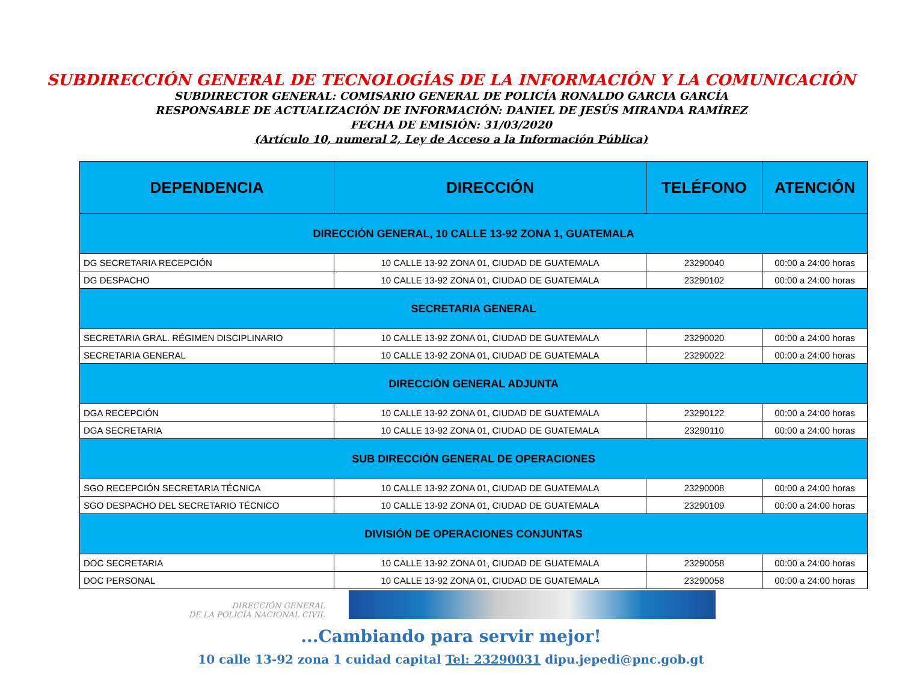SUBDIRECCIÓN GENERAL DE TECNOLOGÍAS DE LA INFORMACIÓN Y LA COMUNICACIÓN
SUBDIRECTOR GENERAL: COMISARIO GENERAL DE POLICÍA RONALDO GARCIA GARCÍA
RESPONSABLE DE ACTUALIZACIÓN DE INFORMACIÓN: DANIEL DE JESÚS MIRANDA RAMÍREZ
FECHA DE EMISIÓN: 31/03/2020
(Artículo 10, numeral 2, Ley de Acceso a la Información Pública)
| DEPENDENCIA | DIRECCIÓN | TELÉFONO | ATENCIÓN |
| --- | --- | --- | --- |
| DIRECCIÓN GENERAL, 10 CALLE 13-92 ZONA 1, GUATEMALA | | | |
| DG SECRETARIA RECEPCIÓN | 10 CALLE 13-92 ZONA 01, CIUDAD DE GUATEMALA | 23290040 | 00:00 a 24:00 horas |
| DG DESPACHO | 10 CALLE 13-92 ZONA 01, CIUDAD DE GUATEMALA | 23290102 | 00:00 a 24:00 horas |
| SECRETARIA GENERAL | | | |
| SECRETARIA GRAL. RÉGIMEN DISCIPLINARIO | 10 CALLE 13-92 ZONA 01, CIUDAD DE GUATEMALA | 23290020 | 00:00 a 24:00 horas |
| SECRETARIA GENERAL | 10 CALLE 13-92 ZONA 01, CIUDAD DE GUATEMALA | 23290022 | 00:00 a 24:00 horas |
| DIRECCIÓN GENERAL ADJUNTA | | | |
| DGA RECEPCIÓN | 10 CALLE 13-92 ZONA 01, CIUDAD DE GUATEMALA | 23290122 | 00:00 a 24:00 horas |
| DGA SECRETARIA | 10 CALLE 13-92 ZONA 01, CIUDAD DE GUATEMALA | 23290110 | 00:00 a 24:00 horas |
| SUB DIRECCIÓN GENERAL DE OPERACIONES | | | |
| SGO RECEPCIÓN SECRETARIA TÉCNICA | 10 CALLE 13-92 ZONA 01, CIUDAD DE GUATEMALA | 23290008 | 00:00 a 24:00 horas |
| SGO DESPACHO DEL SECRETARIO TÉCNICO | 10 CALLE 13-92 ZONA 01, CIUDAD DE GUATEMALA | 23290109 | 00:00 a 24:00 horas |
| DIVISIÓN DE OPERACIONES CONJUNTAS | | | |
| DOC SECRETARIA | 10 CALLE 13-92 ZONA 01, CIUDAD DE GUATEMALA | 23290058 | 00:00 a 24:00 horas |
| DOC PERSONAL | 10 CALLE 13-92 ZONA 01, CIUDAD DE GUATEMALA | 23290058 | 00:00 a 24:00 horas |
DIRECCIÓN GENERAL
DE LA POLICÍA NACIONAL CIVIL
...Cambiando para servir mejor!
10 calle 13-92 zona 1 cuidad capital Tel: 23290031 dipu.jepedi@pnc.gob.gt